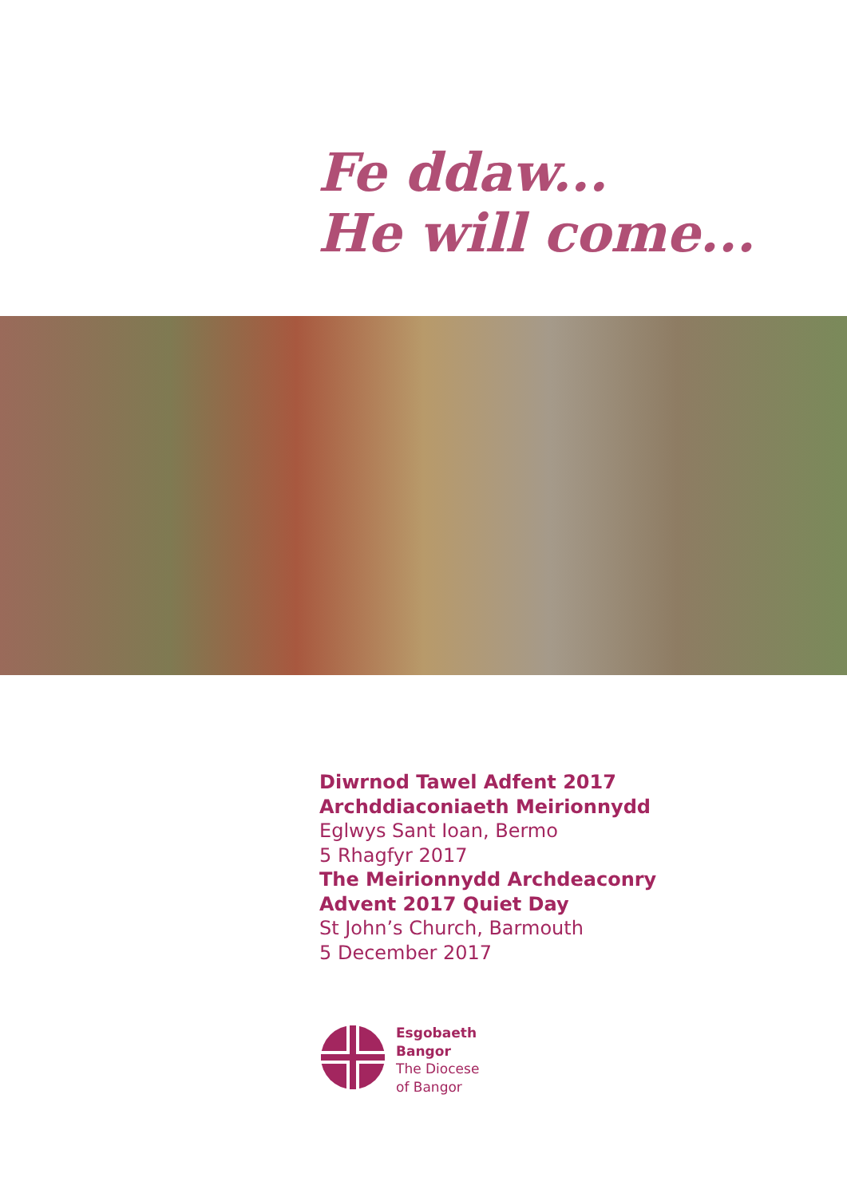Fe ddaw...
He will come...
Diwrnod Tawel Adfent 2017
Archddiaconiaeth Meirionnydd
Eglwys Sant Ioan, Bermo
5 Rhagfyr 2017
The Meirionnydd Archdeaconry
Advent 2017 Quiet Day
St John’s Church, Barmouth
5 December 2017
Esgobaeth
Bangor
The Diocese
of Bangor